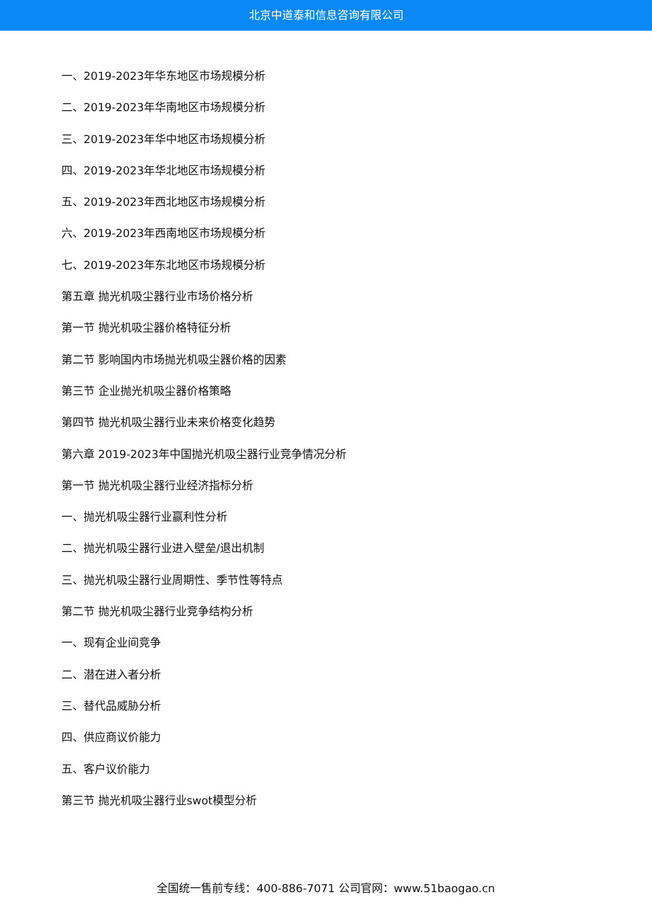北京中道泰和信息咨询有限公司
一、2019-2023年华东地区市场规模分析
二、2019-2023年华南地区市场规模分析
三、2019-2023年华中地区市场规模分析
四、2019-2023年华北地区市场规模分析
五、2019-2023年西北地区市场规模分析
六、2019-2023年西南地区市场规模分析
七、2019-2023年东北地区市场规模分析
第五章 抛光机吸尘器行业市场价格分析
第一节 抛光机吸尘器价格特征分析
第二节 影响国内市场抛光机吸尘器价格的因素
第三节 企业抛光机吸尘器价格策略
第四节 抛光机吸尘器行业未来价格变化趋势
第六章 2019-2023年中国抛光机吸尘器行业竞争情况分析
第一节 抛光机吸尘器行业经济指标分析
一、抛光机吸尘器行业赢利性分析
二、抛光机吸尘器行业进入壁垒/退出机制
三、抛光机吸尘器行业周期性、季节性等特点
第二节 抛光机吸尘器行业竞争结构分析
一、现有企业间竞争
二、潜在进入者分析
三、替代品威胁分析
四、供应商议价能力
五、客户议价能力
第三节 抛光机吸尘器行业swot模型分析
全国统一售前专线：400-886-7071 公司官网：www.51baogao.cn